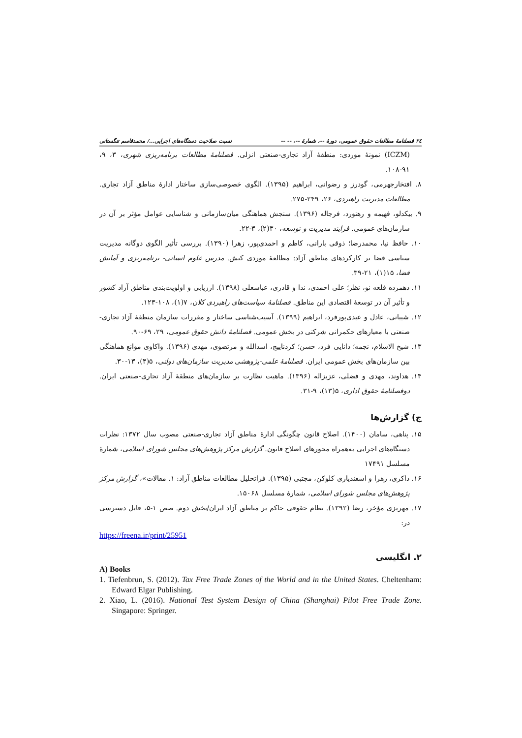٢٤ فصلنامهٔ مطالعات حقوق عمومی، دورهٔ --، شمارهٔ --، -- -- نسبت صلاحیت دستگاه‌های اجرایی.../ محمدقاسم تنگستانی
(ICZM) نمونهٔ موردی: منطقهٔ آزاد تجاری-صنعتی انزلی. فصلنامهٔ مطالعات برنامه‌ریزی شهری، ۳، ۹، ۹۱-۱۰۸.
۸. افتخارجهرمی، گودرز و رضوانی، ابراهیم (۱۳۹۵). الگوی خصوصی‌سازی ساختار ادارهٔ مناطق آزاد تجاری. مطالعات مدیریت راهبردی، ۲۶، ۲۴۹-۲۷۵.
۹. بیکدلو، فهیمه و رهنورد، فرجاله (۱۳۹۶). سنجش هماهنگی میان‌سازمانی و شناسایی عوامل مؤثر بر آن در سازمان‌های عمومی. فرایند مدیریت و توسعه، ۳۰(۲)، ۳-۲۲.
۱۰. حافظ نیا، محمدرضا؛ ذوقی بارانی، کاظم و احمدی‌پور، زهرا (۱۳۹۰). بررسی تأثیر الگوی دوگانه مدیریت سیاسی فضا بر کارکردهای مناطق آزاد: مطالعهٔ موردی کیش. مدرس علوم انسانی- برنامه‌ریزی و آمایش فضا، ۱۵(۱)، ۲۱-۳۹.
۱۱. دهمرده قلعه نو، نظر؛ علی احمدی، ندا و قادری، عباسعلی (۱۳۹۸). ارزیابی و اولویت‌بندی مناطق آزاد کشور و تأثیر آن در توسعهٔ اقتصادی این مناطق. فصلنامهٔ سیاست‌های راهبردی کلان، ۷(۱)، ۱۰۸-۱۲۳.
۱۲. شیبانی، عادل و عبدی‌پورفرد، ابراهیم (۱۳۹۹). آسیب‌شناسی ساختار و مقررات سازمان منطقهٔ آزاد تجاری- صنعتی با معیارهای حکمرانی شرکتی در بخش عمومی. فصلنامهٔ دانش حقوق عمومی، ۲۹، ۶۹-۹۰.
۱۳. شیخ الاسلام، نجمه؛ دانایی فرد، حسن؛ کردناییج، اسدالله و مرتضوی، مهدی (۱۳۹۶). واکاوی موانع هماهنگی بین سازمان‌های بخش عمومی ایران. فصلنامهٔ علمی-پژوهشی مدیریت سازمان‌های دولتی، ۵(۴)، ۱۳-۳۰.
۱۴. هداوند، مهدی و فضلی، عزیزاله (۱۳۹۶). ماهیت نظارت بر سازمان‌های منطقهٔ آزاد تجاری-صنعتی ایران. دوفصلنامهٔ حقوق اداری، ۵(۱۳)، ۹-۳۱.
ج) گزارش‌ها
۱۵. پناهی، سامان (۱۴۰۰). اصلاح قانون چگونگی ادارهٔ مناطق آزاد تجاری-صنعتی مصوب سال ۱۳۷۲: نظرات دستگاه‌های اجرایی به‌همراه محورهای اصلاح قانون. گزارش مرکز پژوهش‌های مجلس شورای اسلامی، شمارهٔ مسلسل ۱۷۴۹۱
۱۶. ذاکری، زهرا و اسفندیاری کلوکن، مجتبی (۱۳۹۵). فراتحلیل مطالعات مناطق آزاد: ۱. مقالات»، گزارش مرکز پژوهش‌های مجلس شورای اسلامی، شمارهٔ مسلسل ۱۵۰۶۸.
۱۷. مهریزی مؤخر، رضا (۱۳۹۲). نظام حقوقی حاکم بر مناطق آزاد ایران/بخش دوم. صص ۱-۵، قابل دسترسی در:
https://freena.ir/print/25951
۲. انگلیسی
A) Books
1. Tiefenbrun, S. (2012). Tax Free Trade Zones of the World and in the United States. Cheltenham: Edward Elgar Publishing.
2. Xiao, L. (2016). National Test System Design of China (Shanghai) Pilot Free Trade Zone. Singapore: Springer.